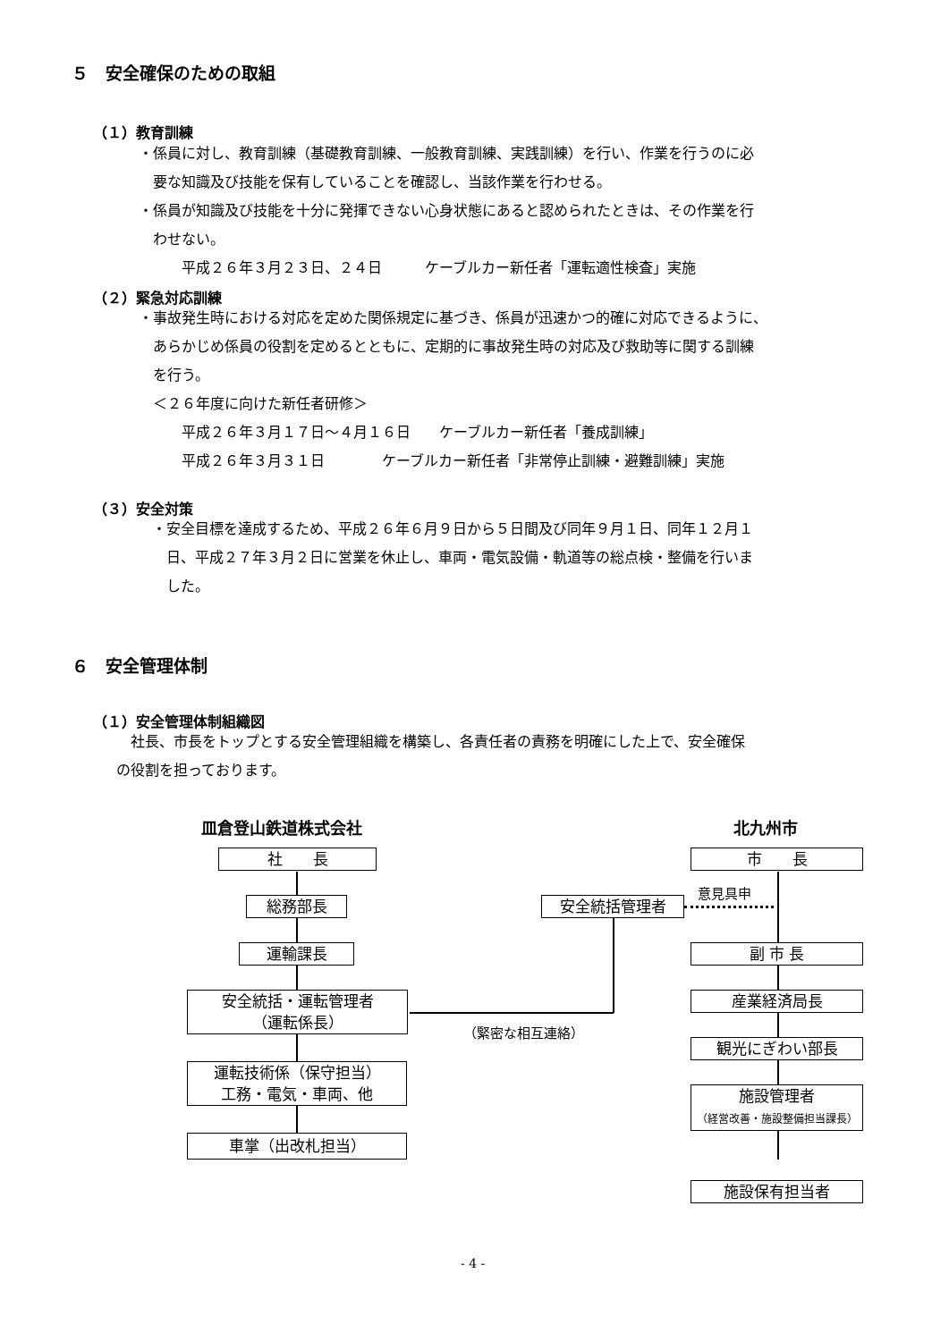５　安全確保のための取組
（１）教育訓練
・係員に対し、教育訓練（基礎教育訓練、一般教育訓練、実践訓練）を行い、作業を行うのに必
　要な知識及び技能を保有していることを確認し、当該作業を行わせる。
・係員が知識及び技能を十分に発揮できない心身状態にあると認められたときは、その作業を行
　わせない。
　　　平成２６年３月２３日、２４日　　　ケーブルカー新任者「運転適性検査」実施
（２）緊急対応訓練
・事故発生時における対応を定めた関係規定に基づき、係員が迅速かつ的確に対応できるように、
　あらかじめ係員の役割を定めるとともに、定期的に事故発生時の対応及び救助等に関する訓練
　を行う。
　＜２６年度に向けた新任者研修＞
　　　平成２６年３月１７日～４月１６日　　ケーブルカー新任者「養成訓練」
　　　平成２６年３月３１日　　　　ケーブルカー新任者「非常停止訓練・避難訓練」実施
（３）安全対策
・安全目標を達成するため、平成２６年６月９日から５日間及び同年９月１日、同年１２月１
　日、平成２７年３月２日に営業を休止し、車両・電気設備・軌道等の総点検・整備を行いま
　した。
６　安全管理体制
（１）安全管理体制組織図
　社長、市長をトップとする安全管理組織を構築し、各責任者の責務を明確にした上で、安全確保
の役割を担っております。
皿倉登山鉄道株式会社 北九州市
社　　長
総務部長
運輸課長
安全統括・運転管理者
（運転係長）
運転技術係（保守担当）
工務・電気・車両、他
車掌（出改札担当）
安全統括管理者
（緊密な相互連絡）
意見具申
市　　長
副 市 長
産業経済局長
観光にぎわい部長
施設管理者
（経営改善・施設整備担当課長）
施設保有担当者
- 4 -